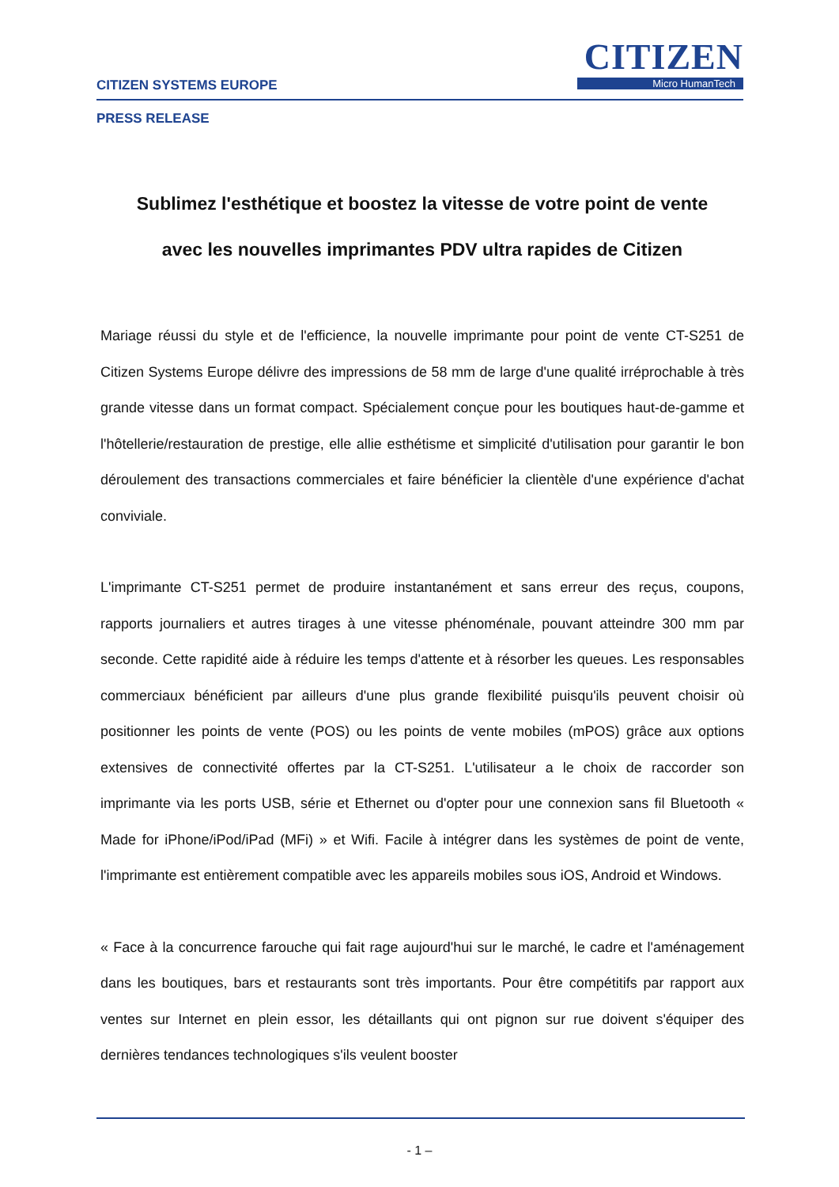CITIZEN
Micro HumanTech
CITIZEN SYSTEMS EUROPE
PRESS RELEASE
Sublimez l'esthétique et boostez la vitesse de votre point de vente
avec les nouvelles imprimantes PDV ultra rapides de Citizen
Mariage réussi du style et de l'efficience, la nouvelle imprimante pour point de vente CT-S251 de Citizen Systems Europe délivre des impressions de 58 mm de large d'une qualité irréprochable à très grande vitesse dans un format compact. Spécialement conçue pour les boutiques haut-de-gamme et l'hôtellerie/restauration de prestige, elle allie esthétisme et simplicité d'utilisation pour garantir le bon déroulement des transactions commerciales et faire bénéficier la clientèle d'une expérience d'achat conviviale.
L'imprimante CT-S251 permet de produire instantanément et sans erreur des reçus, coupons, rapports journaliers et autres tirages à une vitesse phénoménale, pouvant atteindre 300 mm par seconde. Cette rapidité aide à réduire les temps d'attente et à résorber les queues. Les responsables commerciaux bénéficient par ailleurs d'une plus grande flexibilité puisqu'ils peuvent choisir où positionner les points de vente (POS) ou les points de vente mobiles (mPOS) grâce aux options extensives de connectivité offertes par la CT-S251. L'utilisateur a le choix de raccorder son imprimante via les ports USB, série et Ethernet ou d'opter pour une connexion sans fil Bluetooth « Made for iPhone/iPod/iPad (MFi) » et Wifi. Facile à intégrer dans les systèmes de point de vente, l'imprimante est entièrement compatible avec les appareils mobiles sous iOS, Android et Windows.
« Face à la concurrence farouche qui fait rage aujourd'hui sur le marché, le cadre et l'aménagement dans les boutiques, bars et restaurants sont très importants. Pour être compétitifs par rapport aux ventes sur Internet en plein essor, les détaillants qui ont pignon sur rue doivent s'équiper des dernières tendances technologiques s'ils veulent booster
- 1 –